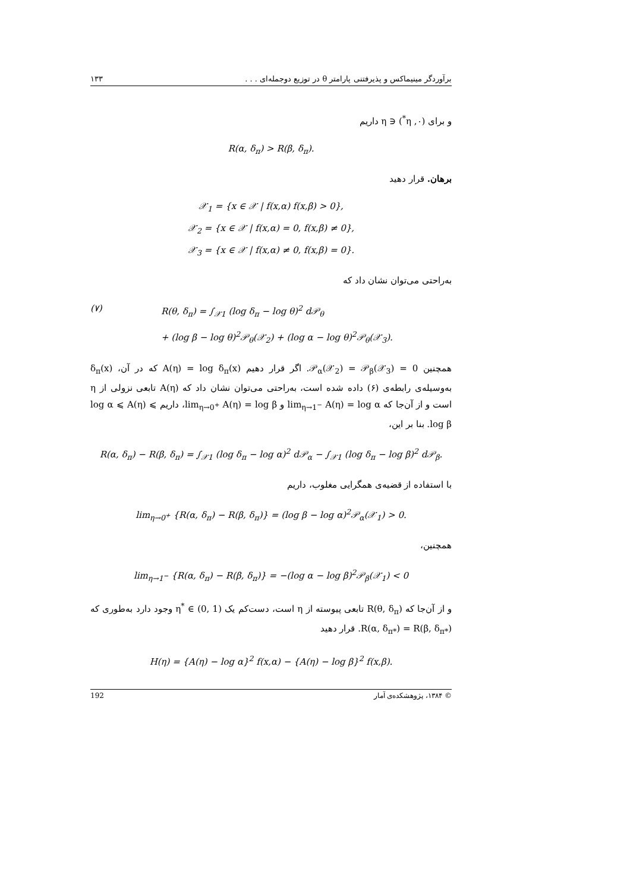۱۳۳ برآوردگر مینیماکس و پذیرفتنی پارامتر θ در توزیع دوجمله‌ای . . .
و برای (٠, η<sup>*</sup>) ∈ η داریم
R(α, δ<sub>π</sub>) > R(β, δ<sub>π</sub>).
برهان. قرار دهید
𝒳<sub>1</sub> = {x ∈ 𝒳 | f(x,α) f(x,β) > 0},
𝒳<sub>2</sub> = {x ∈ 𝒳 | f(x,α) = 0, f(x,β) ≠ 0},
𝒳<sub>3</sub> = {x ∈ 𝒳 | f(x,α) ≠ 0, f(x,β) = 0}.
به‌راحتی می‌توان نشان داد که
(۷) R(θ, δ<sub>π</sub>) = ∫<sub>𝒳1</sub> (log δ<sub>π</sub> − log θ)<sup>2</sup> d𝒫<sub>θ</sub>
+ (log β − log θ)<sup>2</sup>𝒫<sub>θ</sub>(𝒳<sub>2</sub>) + (log α − log θ)<sup>2</sup>𝒫<sub>θ</sub>(𝒳<sub>3</sub>).
همچنین 0 = 𝒫<sub>α</sub>(𝒳<sub>2</sub>) = 𝒫<sub>β</sub>(𝒳<sub>3</sub>). اگر قرار دهیم A(η) = log δ<sub>π</sub>(x) که در آن، δ<sub>π</sub>(x) به‌وسیله‌ی رابطه‌ی (۶) داده شده است، به‌راحتی می‌توان نشان داد که A(η) تابعی نزولی از η است و از آن‌جا که lim<sub>η→1<sup>−</sup></sub> A(η) = log α و lim<sub>η→0<sup>+</sup></sub> A(η) = log β، داریم log α ⩽ A(η) ⩽ log β. بنا بر این،
R(α, δ<sub>π</sub>) − R(β, δ<sub>π</sub>) = ∫<sub>𝒳1</sub> (log δ<sub>π</sub> − log α)<sup>2</sup> d𝒫<sub>α</sub> − ∫<sub>𝒳1</sub> (log δ<sub>π</sub> − log β)<sup>2</sup> d𝒫<sub>β</sub>.
با استفاده از قضیه‌ی همگرایی مغلوب، داریم
lim<sub>η→0<sup>+</sup></sub> {R(α, δ<sub>π</sub>) − R(β, δ<sub>π</sub>)} = (log β − log α)<sup>2</sup>𝒫<sub>α</sub>(𝒳<sub>1</sub>) > 0.
همچنین،
lim<sub>η→1<sup>−</sup></sub> {R(α, δ<sub>π</sub>) − R(β, δ<sub>π</sub>)} = −(log α − log β)<sup>2</sup>𝒫<sub>β</sub>(𝒳<sub>1</sub>) < 0
و از آن‌جا که R(θ, δ<sub>π</sub>) تابعی پیوسته از η است، دست‌کم یک η<sup>*</sup> ∈ (0, 1) وجود دارد به‌طوری که R(α, δ<sub>π*</sub>) = R(β, δ<sub>π*</sub>). قرار دهید
H(η) = {A(η) − log α}<sup>2</sup> f(x,α) − {A(η) − log β}<sup>2</sup> f(x,β).
192 © ۱۳۸۴، پژوهشکده‌ی آمار